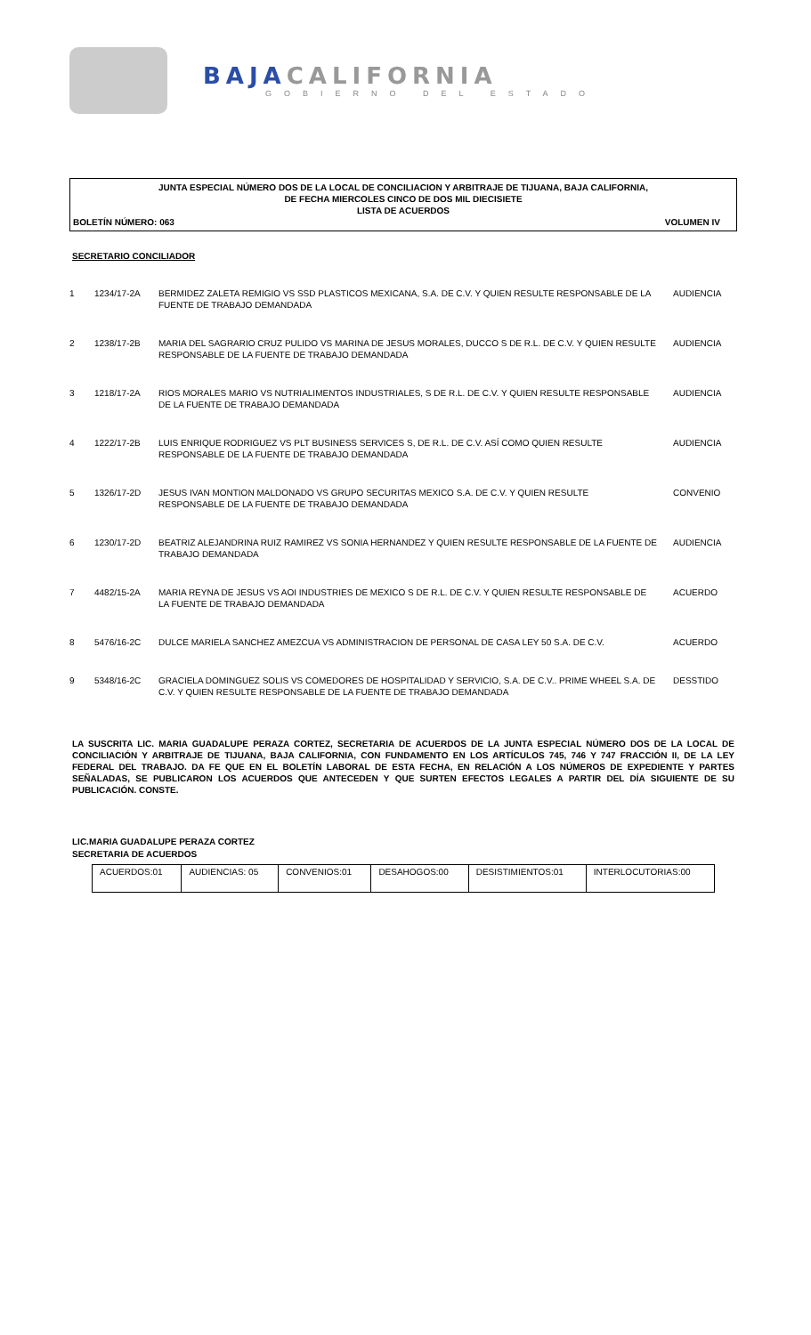BAJACALIFORNIA
GOBIERNO DEL ESTADO
JUNTA ESPECIAL NÚMERO DOS DE LA LOCAL DE CONCILIACION Y ARBITRAJE DE TIJUANA, BAJA CALIFORNIA,
DE FECHA MIERCOLES CINCO DE DOS MIL DIECISIETE
LISTA DE ACUERDOS
BOLETÍN NÚMERO: 063 VOLUMEN IV
SECRETARIO CONCILIADOR
| 1 | 1234/17-2A | BERMIDEZ ZALETA REMIGIO VS SSD PLASTICOS MEXICANA, S.A. DE C.V. Y QUIEN RESULTE RESPONSABLE DE LA FUENTE DE TRABAJO DEMANDADA | AUDIENCIA |
| 2 | 1238/17-2B | MARIA DEL SAGRARIO CRUZ PULIDO VS MARINA DE JESUS MORALES, DUCCO S DE R.L. DE C.V. Y QUIEN RESULTE RESPONSABLE DE LA FUENTE DE TRABAJO DEMANDADA | AUDIENCIA |
| 3 | 1218/17-2A | RIOS MORALES MARIO VS NUTRIALIMENTOS INDUSTRIALES, S DE R.L. DE C.V. Y QUIEN RESULTE RESPONSABLE DE LA FUENTE DE TRABAJO DEMANDADA | AUDIENCIA |
| 4 | 1222/17-2B | LUIS ENRIQUE RODRIGUEZ VS PLT BUSINESS SERVICES S, DE R.L. DE C.V. ASÍ COMO QUIEN RESULTE RESPONSABLE DE LA FUENTE DE TRABAJO DEMANDADA | AUDIENCIA |
| 5 | 1326/17-2D | JESUS IVAN MONTION MALDONADO VS GRUPO SECURITAS MEXICO S.A. DE C.V. Y QUIEN RESULTE RESPONSABLE DE LA FUENTE DE TRABAJO DEMANDADA | CONVENIO |
| 6 | 1230/17-2D | BEATRIZ ALEJANDRINA RUIZ RAMIREZ VS SONIA HERNANDEZ Y QUIEN RESULTE RESPONSABLE DE LA FUENTE DE TRABAJO DEMANDADA | AUDIENCIA |
| 7 | 4482/15-2A | MARIA REYNA DE JESUS VS AOI INDUSTRIES DE MEXICO S DE R.L. DE C.V. Y QUIEN RESULTE RESPONSABLE DE LA FUENTE DE TRABAJO DEMANDADA | ACUERDO |
| 8 | 5476/16-2C | DULCE MARIELA SANCHEZ AMEZCUA VS ADMINISTRACION DE PERSONAL DE CASA LEY 50 S.A. DE C.V. | ACUERDO |
| 9 | 5348/16-2C | GRACIELA DOMINGUEZ SOLIS VS COMEDORES DE HOSPITALIDAD Y SERVICIO, S.A. DE C.V.. PRIME WHEEL S.A. DE C.V. Y QUIEN RESULTE RESPONSABLE DE LA FUENTE DE TRABAJO DEMANDADA | DESSTIDO |
LA SUSCRITA LIC. MARIA GUADALUPE PERAZA CORTEZ, SECRETARIA DE ACUERDOS DE LA JUNTA ESPECIAL NÚMERO DOS DE LA LOCAL DE CONCILIACIÓN Y ARBITRAJE DE TIJUANA, BAJA CALIFORNIA, CON FUNDAMENTO EN LOS ARTÍCULOS 745, 746 Y 747 FRACCIÓN II, DE LA LEY FEDERAL DEL TRABAJO. DA FE QUE EN EL BOLETÍN LABORAL DE ESTA FECHA, EN RELACIÓN A LOS NÚMEROS DE EXPEDIENTE Y PARTES SEÑALADAS, SE PUBLICARON LOS ACUERDOS QUE ANTECEDEN Y QUE SURTEN EFECTOS LEGALES A PARTIR DEL DÍA SIGUIENTE DE SU PUBLICACIÓN. CONSTE.
LIC.MARIA GUADALUPE PERAZA CORTEZ
SECRETARIA DE ACUERDOS
| ACUERDOS:01 | AUDIENCIAS: 05 | CONVENIOS:01 | DESAHOGOS:00 | DESISTIMIENTOS:01 | INTERLOCUTORIAS:00 |